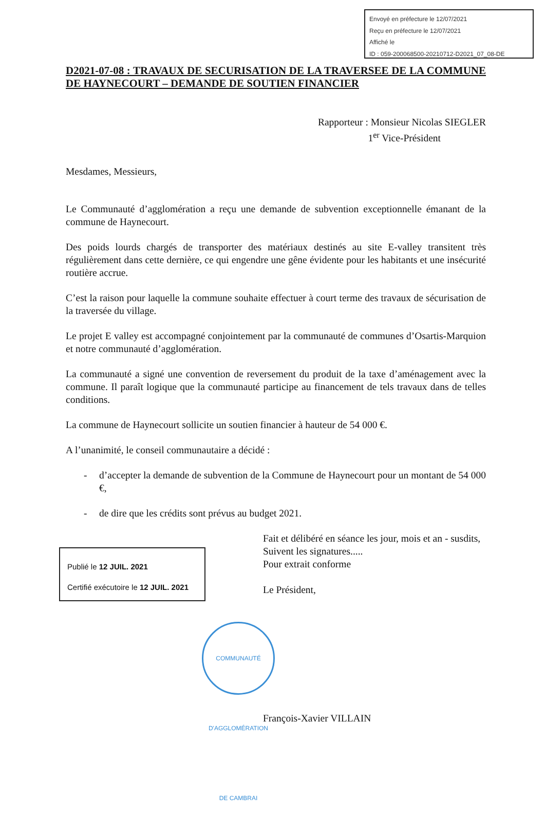Envoyé en préfecture le 12/07/2021
Reçu en préfecture le 12/07/2021
Affiché le
ID : 059-200068500-20210712-D2021_07_08-DE
D2021-07-08 : TRAVAUX DE SECURISATION DE LA TRAVERSEE DE LA COMMUNE DE HAYNECOURT – DEMANDE DE SOUTIEN FINANCIER
Rapporteur : Monsieur Nicolas SIEGLER
1<sup>er</sup> Vice-Président
Mesdames, Messieurs,
Le Communauté d’agglomération a reçu une demande de subvention exceptionnelle émanant de la commune de Haynecourt.
Des poids lourds chargés de transporter des matériaux destinés au site E-valley transitent très régulièrement dans cette dernière, ce qui engendre une gêne évidente pour les habitants et une insécurité routière accrue.
C’est la raison pour laquelle la commune souhaite effectuer à court terme des travaux de sécurisation de la traversée du village.
Le projet E valley est accompagné conjointement par la communauté de communes d’Osartis-Marquion et notre communauté d’agglomération.
La communauté a signé une convention de reversement du produit de la taxe d’aménagement avec la commune. Il paraît logique que la communauté participe au financement de tels travaux dans de telles conditions.
La commune de Haynecourt sollicite un soutien financier à hauteur de 54 000 €.
A l’unanimité, le conseil communautaire a décidé :
- d’accepter la demande de subvention de la Commune de Haynecourt pour un montant de 54 000 €,
- de dire que les crédits sont prévus au budget 2021.
Publié le 12 JUIL. 2021
Certifié exécutoire le 12 JUIL. 2021
Fait et délibéré en séance les jour, mois et an - susdits,
Suivent les signatures.....
Pour extrait conforme
Le Président,
François-Xavier VILLAIN
COMMUNAUTÉ D'AGGLOMÉRATION DE CAMBRAI